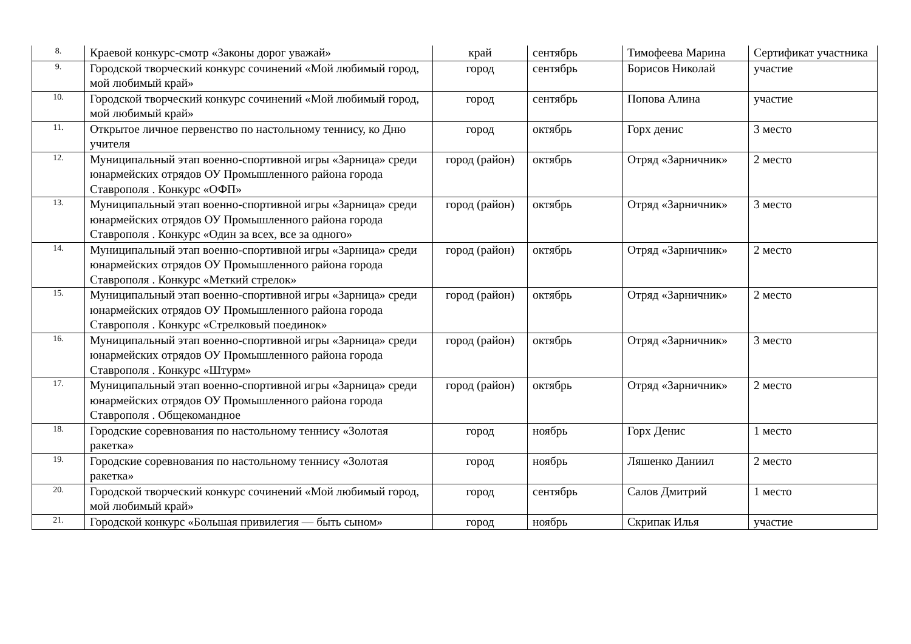| 8. | Краевой конкурс-смотр «Законы дорог уважай» | край | сентябрь | Тимофеева Марина | Сертификат участника |
| 9. | Городской творческий конкурс сочинений «Мой любимый город, мой любимый край» | город | сентябрь | Борисов Николай | участие |
| 10. | Городской творческий конкурс сочинений «Мой любимый город, мой любимый край» | город | сентябрь | Попова Алина | участие |
| 11. | Открытое личное первенство по настольному теннису, ко Дню учителя | город | октябрь | Горх денис | 3 место |
| 12. | Муниципальный этап военно-спортивной игры «Зарница» среди юнармейских отрядов ОУ Промышленного района города Ставрополя . Конкурс «ОФП» | город (район) | октябрь | Отряд «Зарничник» | 2 место |
| 13. | Муниципальный этап военно-спортивной игры «Зарница» среди юнармейских отрядов ОУ Промышленного района города Ставрополя . Конкурс «Один за всех, все за одного» | город (район) | октябрь | Отряд «Зарничник» | 3 место |
| 14. | Муниципальный этап военно-спортивной игры «Зарница» среди юнармейских отрядов ОУ Промышленного района города Ставрополя . Конкурс «Меткий стрелок» | город (район) | октябрь | Отряд «Зарничник» | 2 место |
| 15. | Муниципальный этап военно-спортивной игры «Зарница» среди юнармейских отрядов ОУ Промышленного района города Ставрополя . Конкурс «Стрелковый поединок» | город (район) | октябрь | Отряд «Зарничник» | 2 место |
| 16. | Муниципальный этап военно-спортивной игры «Зарница» среди юнармейских отрядов ОУ Промышленного района города Ставрополя . Конкурс «Штурм» | город (район) | октябрь | Отряд «Зарничник» | 3 место |
| 17. | Муниципальный этап военно-спортивной игры «Зарница» среди юнармейских отрядов ОУ Промышленного района города Ставрополя . Общекомандное | город (район) | октябрь | Отряд «Зарничник» | 2 место |
| 18. | Городские соревнования по настольному теннису «Золотая ракетка» | город | ноябрь | Горх Денис | 1 место |
| 19. | Городские соревнования по настольному теннису «Золотая ракетка» | город | ноябрь | Ляшенко Даниил | 2 место |
| 20. | Городской творческий конкурс сочинений «Мой любимый город, мой любимый край» | город | сентябрь | Салов Дмитрий | 1 место |
| 21. | Городской конкурс «Большая привилегия — быть сыном» | город | ноябрь | Скрипак Илья | участие |